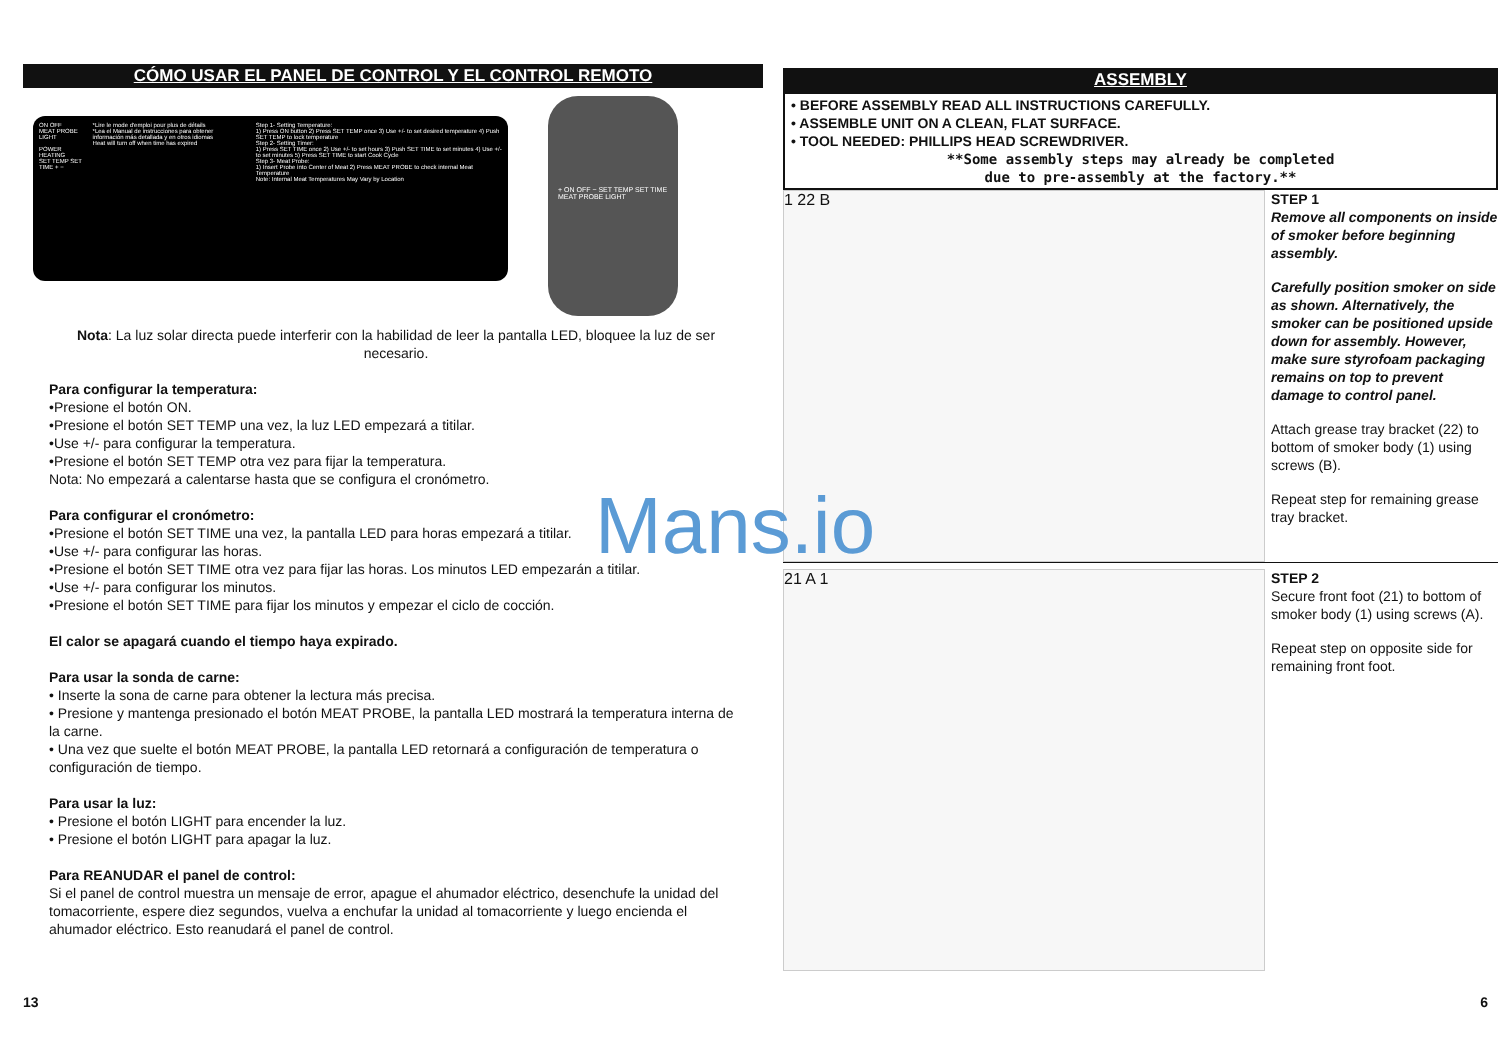CÓMO USAR EL PANEL DE CONTROL Y EL CONTROL REMOTO
ON OFF
MEAT PROBE
LIGHT
POWER
HEATING
SET TEMP SET TIME + −
*Lire le mode d'emploi pour plus de détails
*Lea el Manual de instrucciones para obtener información más detallada y en otros idiomas
Heat will turn off when time has expired
Step 1- Setting Temperature:
1) Press ON button 2) Press SET TEMP once 3) Use +/- to set desired temperature 4) Push SET TEMP to lock temperature
Step 2- Setting Timer:
1) Press SET TIME once 2) Use +/- to set hours 3) Push SET TIME to set minutes 4) Use +/- to set minutes 5) Press SET TIME to start Cook Cycle
Step 3- Meat Probe:
1) Insert Probe into Center of Meat 2) Press MEAT PROBE to check internal Meat Temperature
Note: Internal Meat Temperatures May Vary by Location
+ ON OFF − SET TEMP SET TIME MEAT PROBE LIGHT
Nota: La luz solar directa puede interferir con la habilidad de leer la pantalla LED, bloquee la luz de ser necesario.
Para configurar la temperatura:
•Presione el botón ON.
•Presione el botón SET TEMP una vez, la luz LED empezará a titilar.
•Use +/- para configurar la temperatura.
•Presione el botón SET TEMP otra vez para fijar la temperatura.
Nota: No empezará a calentarse hasta que se configura el cronómetro.
Para configurar el cronómetro:
•Presione el botón SET TIME una vez, la pantalla LED para horas empezará a titilar.
•Use +/- para configurar las horas.
•Presione el botón SET TIME otra vez para fijar las horas. Los minutos LED empezarán a titilar.
•Use +/- para configurar los minutos.
•Presione el botón SET TIME para fijar los minutos y empezar el ciclo de cocción.
El calor se apagará cuando el tiempo haya expirado.
Para usar la sonda de carne:
• Inserte la sona de carne para obtener la lectura más precisa.
• Presione y mantenga presionado el botón MEAT PROBE, la pantalla LED mostrará la temperatura interna de la carne.
• Una vez que suelte el botón MEAT PROBE, la pantalla LED retornará a configuración de temperatura o configuración de tiempo.
Para usar la luz:
• Presione el botón LIGHT para encender la luz.
• Presione el botón LIGHT para apagar la luz.
Para REANUDAR el panel de control:
Si el panel de control muestra un mensaje de error, apague el ahumador eléctrico, desenchufe la unidad del tomacorriente, espere diez segundos, vuelva a enchufar la unidad al tomacorriente y luego encienda el ahumador eléctrico. Esto reanudará el panel de control.
ASSEMBLY
• BEFORE ASSEMBLY READ ALL INSTRUCTIONS CAREFULLY.
• ASSEMBLE UNIT ON A CLEAN, FLAT SURFACE.
• TOOL NEEDED: PHILLIPS HEAD SCREWDRIVER.
**Some assembly steps may already be completed
due to pre-assembly at the factory.**
1 22 B
STEP 1
Remove all components on inside of smoker before beginning assembly.
Carefully position smoker on side as shown. Alternatively, the smoker can be positioned upside down for assembly. However, make sure styrofoam packaging remains on top to prevent damage to control panel.
Attach grease tray bracket (22) to bottom of smoker body (1) using screws (B).
Repeat step for remaining grease tray bracket.
21 A 1
STEP 2
Secure front foot (21) to bottom of smoker body (1) using screws (A).
Repeat step on opposite side for remaining front foot.
Mans.io
13 6